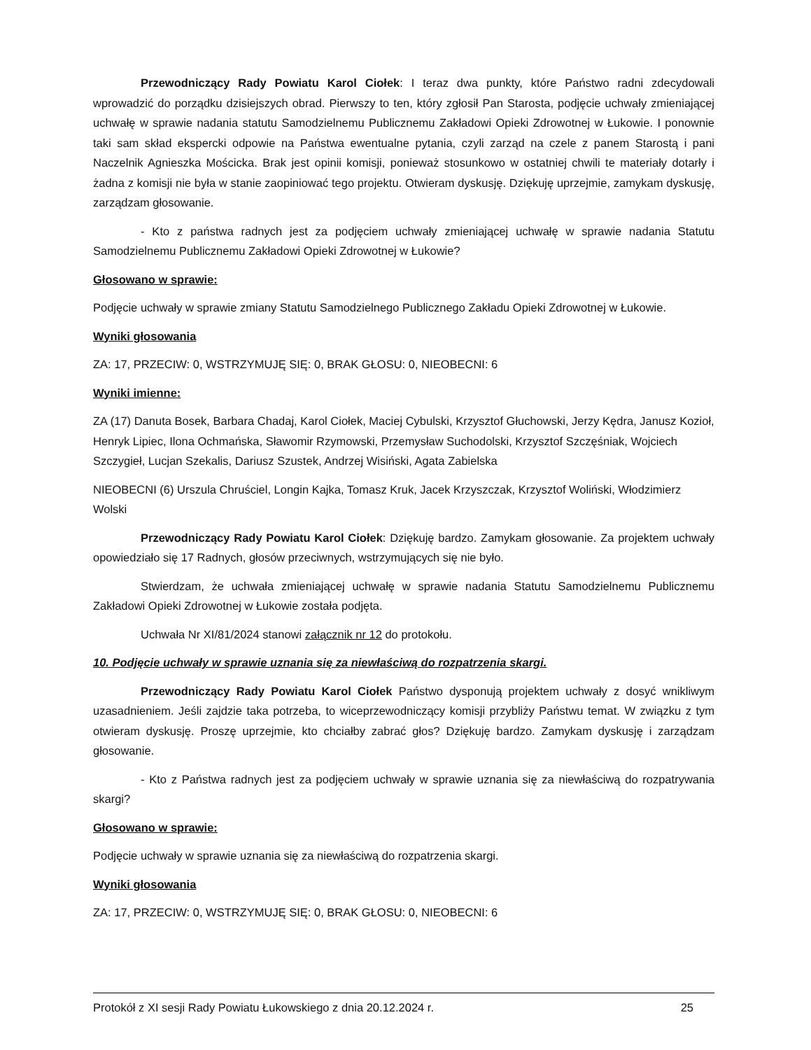Przewodniczący Rady Powiatu Karol Ciołek: I teraz dwa punkty, które Państwo radni zdecydowali wprowadzić do porządku dzisiejszych obrad. Pierwszy to ten, który zgłosił Pan Starosta, podjęcie uchwały zmieniającej uchwałę w sprawie nadania statutu Samodzielnemu Publicznemu Zakładowi Opieki Zdrowotnej w Łukowie. I ponownie taki sam skład ekspercki odpowie na Państwa ewentualne pytania, czyli zarząd na czele z panem Starostą i pani Naczelnik Agnieszka Mościcka. Brak jest opinii komisji, ponieważ stosunkowo w ostatniej chwili te materiały dotarły i żadna z komisji nie była w stanie zaopiniować tego projektu. Otwieram dyskusję. Dziękuję uprzejmie, zamykam dyskusję, zarządzam głosowanie.
- Kto z państwa radnych jest za podjęciem uchwały zmieniającej uchwałę w sprawie nadania Statutu Samodzielnemu Publicznemu Zakładowi Opieki Zdrowotnej w Łukowie?
Głosowano w sprawie:
Podjęcie uchwały w sprawie zmiany Statutu Samodzielnego Publicznego Zakładu Opieki Zdrowotnej w Łukowie.
Wyniki głosowania
ZA: 17, PRZECIW: 0, WSTRZYMUJĘ SIĘ: 0, BRAK GŁOSU: 0, NIEOBECNI: 6
Wyniki imienne:
ZA (17) Danuta Bosek, Barbara Chadaj, Karol Ciołek, Maciej Cybulski, Krzysztof Głuchowski, Jerzy Kędra, Janusz Kozioł, Henryk Lipiec, Ilona Ochmańska, Sławomir Rzymowski, Przemysław Suchodolski, Krzysztof Szczęśniak, Wojciech Szczygieł, Lucjan Szekalis, Dariusz Szustek, Andrzej Wisiński, Agata Zabielska
NIEOBECNI (6) Urszula Chruściel, Longin Kajka, Tomasz Kruk, Jacek Krzyszczak, Krzysztof Woliński, Włodzimierz Wolski
Przewodniczący Rady Powiatu Karol Ciołek: Dziękuję bardzo. Zamykam głosowanie. Za projektem uchwały opowiedziało się 17 Radnych, głosów przeciwnych, wstrzymujących się nie było.
Stwierdzam, że uchwała zmieniającej uchwałę w sprawie nadania Statutu Samodzielnemu Publicznemu Zakładowi Opieki Zdrowotnej w Łukowie została podjęta.
Uchwała Nr XI/81/2024 stanowi załącznik nr 12 do protokołu.
10. Podjęcie uchwały w sprawie uznania się za niewłaściwą do rozpatrzenia skargi.
Przewodniczący Rady Powiatu Karol Ciołek Państwo dysponują projektem uchwały z dosyć wnikliwym uzasadnieniem. Jeśli zajdzie taka potrzeba, to wiceprzewodniczący komisji przybliży Państwu temat. W związku z tym otwieram dyskusję. Proszę uprzejmie, kto chciałby zabrać głos? Dziękuję bardzo. Zamykam dyskusję i zarządzam głosowanie.
- Kto z Państwa radnych jest za podjęciem uchwały w sprawie uznania się za niewłaściwą do rozpatrywania skargi?
Głosowano w sprawie:
Podjęcie uchwały w sprawie uznania się za niewłaściwą do rozpatrzenia skargi.
Wyniki głosowania
ZA: 17, PRZECIW: 0, WSTRZYMUJĘ SIĘ: 0, BRAK GŁOSU: 0, NIEOBECNI: 6
Protokół z XI sesji Rady Powiatu Łukowskiego z dnia 20.12.2024 r. 25